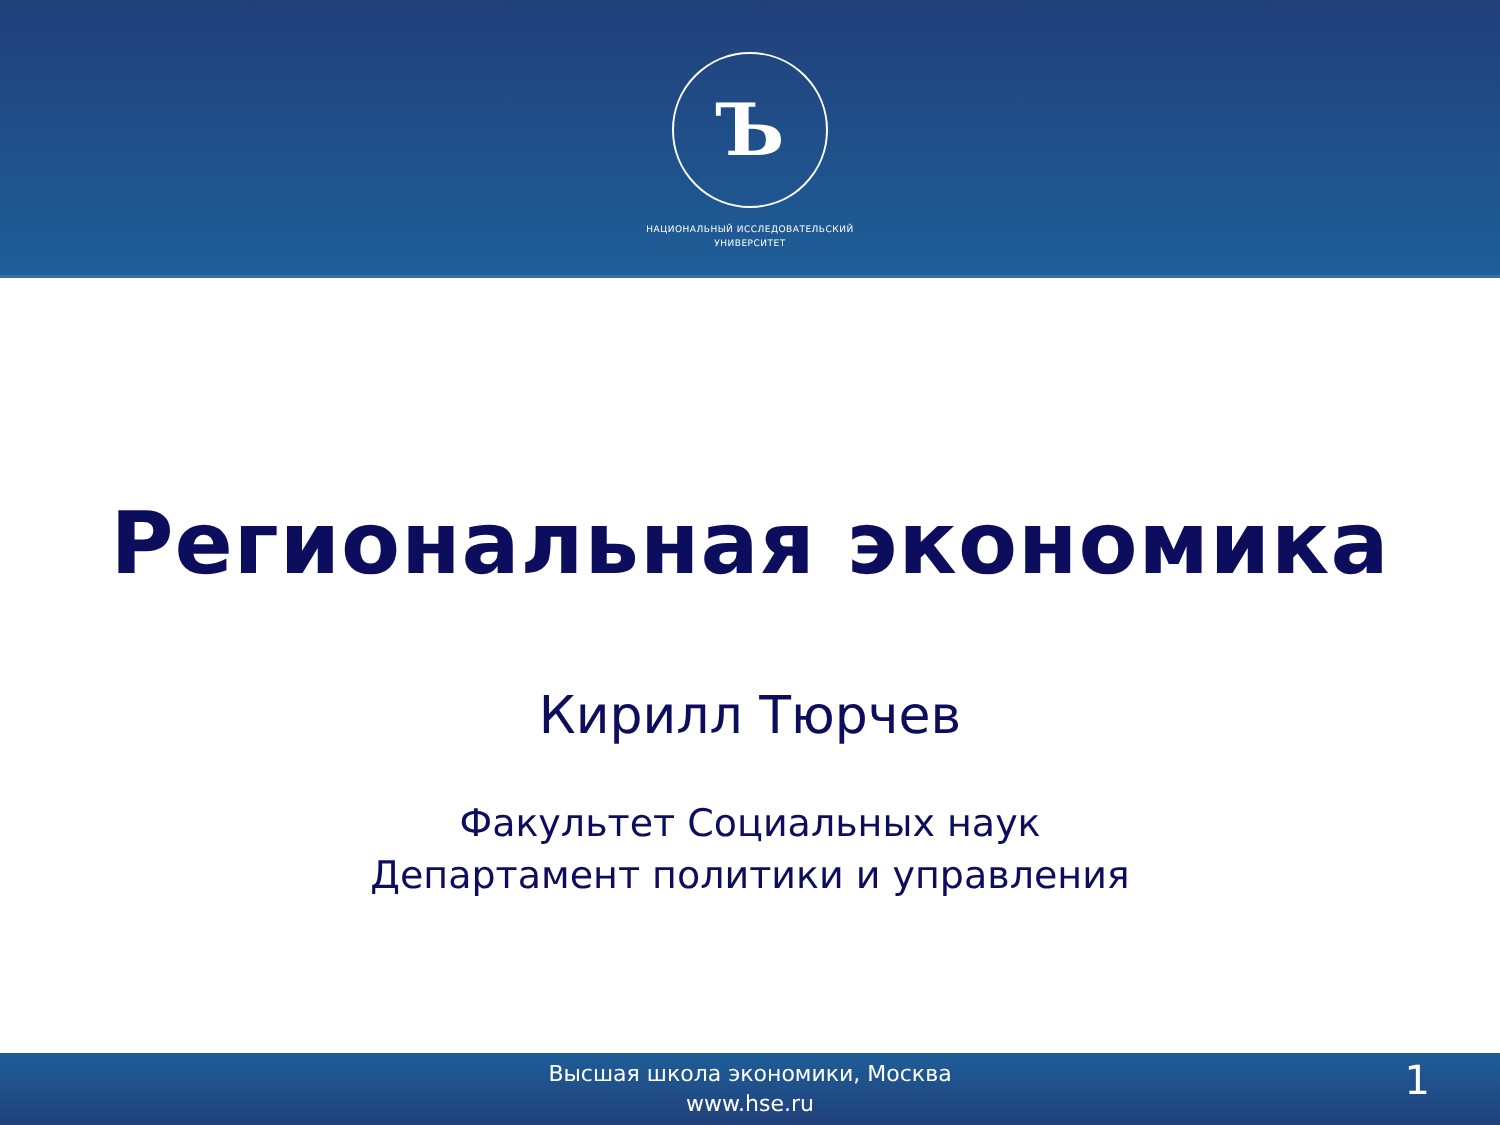Ъ
НАЦИОНАЛЬНЫЙ ИССЛЕДОВАТЕЛЬСКИЙ
УНИВЕРСИТЕТ
Региональная экономика
Кирилл Тюрчев
Факультет Социальных наук
Департамент политики и управления
Высшая школа экономики, Москва
www.hse.ru
1